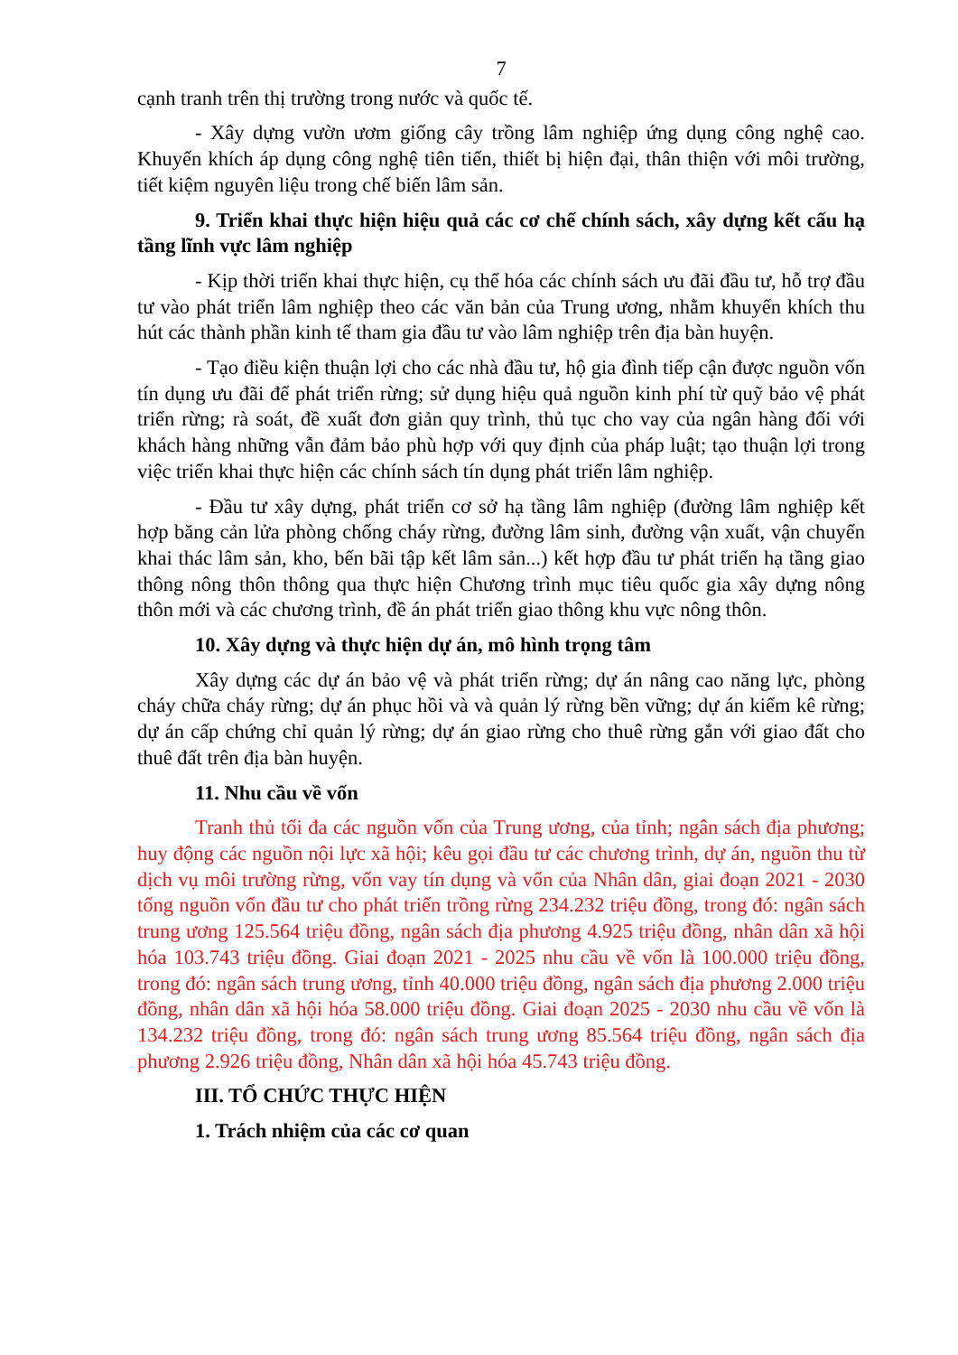7
cạnh tranh trên thị trường trong nước và quốc tế.
- Xây dựng vườn ươm giống cây trồng lâm nghiệp ứng dụng công nghệ cao. Khuyến khích áp dụng công nghệ tiên tiến, thiết bị hiện đại, thân thiện với môi trường, tiết kiệm nguyên liệu trong chế biến lâm sản.
9. Triển khai thực hiện hiệu quả các cơ chế chính sách, xây dựng kết cấu hạ tầng lĩnh vực lâm nghiệp
- Kịp thời triển khai thực hiện, cụ thể hóa các chính sách ưu đãi đầu tư, hỗ trợ đầu tư vào phát triển lâm nghiệp theo các văn bản của Trung ương, nhằm khuyến khích thu hút các thành phần kinh tế tham gia đầu tư vào lâm nghiệp trên địa bàn huyện.
- Tạo điều kiện thuận lợi cho các nhà đầu tư, hộ gia đình tiếp cận được nguồn vốn tín dụng ưu đãi để phát triển rừng; sử dụng hiệu quả nguồn kinh phí từ quỹ bảo vệ phát triển rừng; rà soát, đề xuất đơn giản quy trình, thủ tục cho vay của ngân hàng đối với khách hàng những vẫn đảm bảo phù hợp với quy định của pháp luật; tạo thuận lợi trong việc triển khai thực hiện các chính sách tín dụng phát triển lâm nghiệp.
- Đầu tư xây dựng, phát triển cơ sở hạ tầng lâm nghiệp (đường lâm nghiệp kết hợp băng cản lửa phòng chống cháy rừng, đường lâm sinh, đường vận xuất, vận chuyển khai thác lâm sản, kho, bến bãi tập kết lâm sản...) kết hợp đầu tư phát triển hạ tầng giao thông nông thôn thông qua thực hiện Chương trình mục tiêu quốc gia xây dựng nông thôn mới và các chương trình, đề án phát triển giao thông khu vực nông thôn.
10. Xây dựng và thực hiện dự án, mô hình trọng tâm
Xây dựng các dự án bảo vệ và phát triển rừng; dự án nâng cao năng lực, phòng cháy chữa cháy rừng; dự án phục hồi và và quản lý rừng bền vững; dự án kiểm kê rừng; dự án cấp chứng chỉ quản lý rừng; dự án giao rừng cho thuê rừng gắn với giao đất cho thuê đất trên địa bàn huyện.
11. Nhu cầu về vốn
Tranh thủ tối đa các nguồn vốn của Trung ương, của tỉnh; ngân sách địa phương; huy động các nguồn nội lực xã hội; kêu gọi đầu tư các chương trình, dự án, nguồn thu từ dịch vụ môi trường rừng, vốn vay tín dụng và vốn của Nhân dân, giai đoạn 2021 - 2030 tổng nguồn vốn đầu tư cho phát triển trồng rừng 234.232 triệu đồng, trong đó: ngân sách trung ương 125.564 triệu đồng, ngân sách địa phương 4.925 triệu đồng, nhân dân xã hội hóa 103.743 triệu đồng. Giai đoạn 2021 - 2025 nhu cầu về vốn là 100.000 triệu đồng, trong đó: ngân sách trung ương, tỉnh 40.000 triệu đồng, ngân sách địa phương 2.000 triệu đồng, nhân dân xã hội hóa 58.000 triệu đồng. Giai đoạn 2025 - 2030 nhu cầu về vốn là 134.232 triệu đồng, trong đó: ngân sách trung ương 85.564 triệu đồng, ngân sách địa phương 2.926 triệu đồng, Nhân dân xã hội hóa 45.743 triệu đồng.
III. TỔ CHỨC THỰC HIỆN
1. Trách nhiệm của các cơ quan